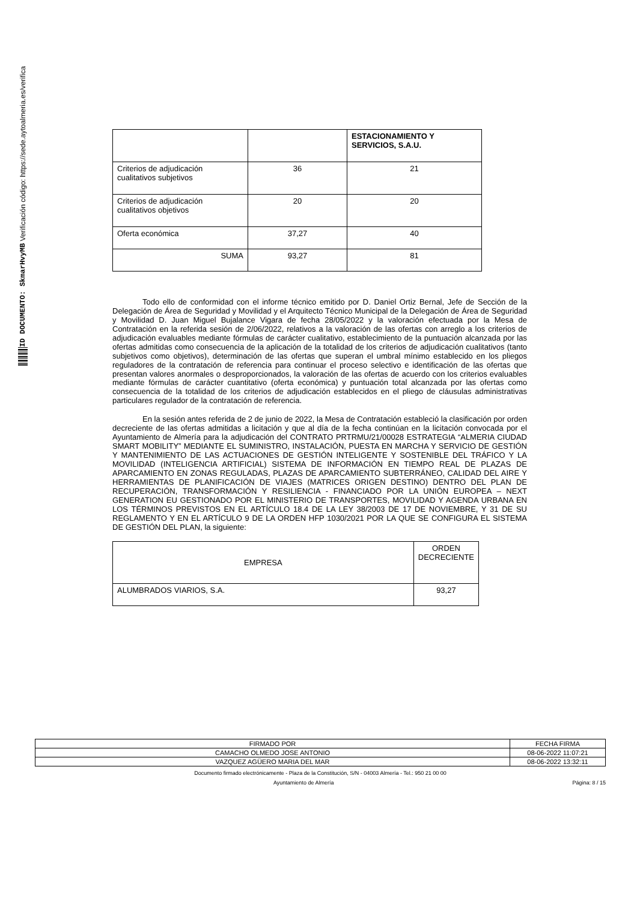ID DOCUMENTO: SkmarHvyMB Verificación código: https://sede.aytoalmeria.es/verifica
| | | ESTACIONAMIENTO Y SERVICIOS, S.A.U. |
| Criterios de adjudicación cualitativos subjetivos | 36 | 21 |
| Criterios de adjudicación cualitativos objetivos | 20 | 20 |
| Oferta económica | 37,27 | 40 |
| SUMA | 93,27 | 81 |
Todo ello de conformidad con el informe técnico emitido por D. Daniel Ortiz Bernal, Jefe de Sección de la Delegación de Área de Seguridad y Movilidad y el Arquitecto Técnico Municipal de la Delegación de Área de Seguridad y Movilidad D. Juan Miguel Bujalance Vigara de fecha 28/05/2022 y la valoración efectuada por la Mesa de Contratación en la referida sesión de 2/06/2022, relativos a la valoración de las ofertas con arreglo a los criterios de adjudicación evaluables mediante fórmulas de carácter cualitativo, establecimiento de la puntuación alcanzada por las ofertas admitidas como consecuencia de la aplicación de la totalidad de los criterios de adjudicación cualitativos (tanto subjetivos como objetivos), determinación de las ofertas que superan el umbral mínimo establecido en los pliegos reguladores de la contratación de referencia para continuar el proceso selectivo e identificación de las ofertas que presentan valores anormales o desproporcionados, la valoración de las ofertas de acuerdo con los criterios evaluables mediante fórmulas de carácter cuantitativo (oferta económica) y puntuación total alcanzada por las ofertas como consecuencia de la totalidad de los criterios de adjudicación establecidos en el pliego de cláusulas administrativas particulares regulador de la contratación de referencia.
En la sesión antes referida de 2 de junio de 2022, la Mesa de Contratación estableció la clasificación por orden decreciente de las ofertas admitidas a licitación y que al día de la fecha continúan en la licitación convocada por el Ayuntamiento de Almería para la adjudicación del CONTRATO PRTRMU/21/00028 ESTRATEGIA “ALMERIA CIUDAD SMART MOBILITY” MEDIANTE EL SUMINISTRO, INSTALACIÓN, PUESTA EN MARCHA Y SERVICIO DE GESTIÓN Y MANTENIMIENTO DE LAS ACTUACIONES DE GESTIÓN INTELIGENTE Y SOSTENIBLE DEL TRÁFICO Y LA MOVILIDAD (INTELIGENCIA ARTIFICIAL) SISTEMA DE INFORMACIÓN EN TIEMPO REAL DE PLAZAS DE APARCAMIENTO EN ZONAS REGULADAS, PLAZAS DE APARCAMIENTO SUBTERRÁNEO, CALIDAD DEL AIRE Y HERRAMIENTAS DE PLANIFICACIÓN DE VIAJES (MATRICES ORIGEN DESTINO) DENTRO DEL PLAN DE RECUPERACIÓN, TRANSFORMACIÓN Y RESILIENCIA - FINANCIADO POR LA UNIÓN EUROPEA – NEXT GENERATION EU GESTIONADO POR EL MINISTERIO DE TRANSPORTES, MOVILIDAD Y AGENDA URBANA EN LOS TÉRMINOS PREVISTOS EN EL ARTÍCULO 18.4 DE LA LEY 38/2003 DE 17 DE NOVIEMBRE, Y 31 DE SU REGLAMENTO Y EN EL ARTÍCULO 9 DE LA ORDEN HFP 1030/2021 POR LA QUE SE CONFIGURA EL SISTEMA DE GESTIÓN DEL PLAN, la siguiente:
| EMPRESA | ORDEN DECRECIENTE |
| ALUMBRADOS VIARIOS, S.A. | 93,27 |
| FIRMADO POR | FECHA FIRMA |
| CAMACHO OLMEDO JOSE ANTONIO | 08-06-2022 11:07:21 |
| VAZQUEZ AGÜERO MARIA DEL MAR | 08-06-2022 13:32:11 |
Documento firmado electrónicamente - Plaza de la Constitución, S/N - 04003 Almería - Tel.: 950 21 00 00
Ayuntamiento de Almería Página: 8 / 15